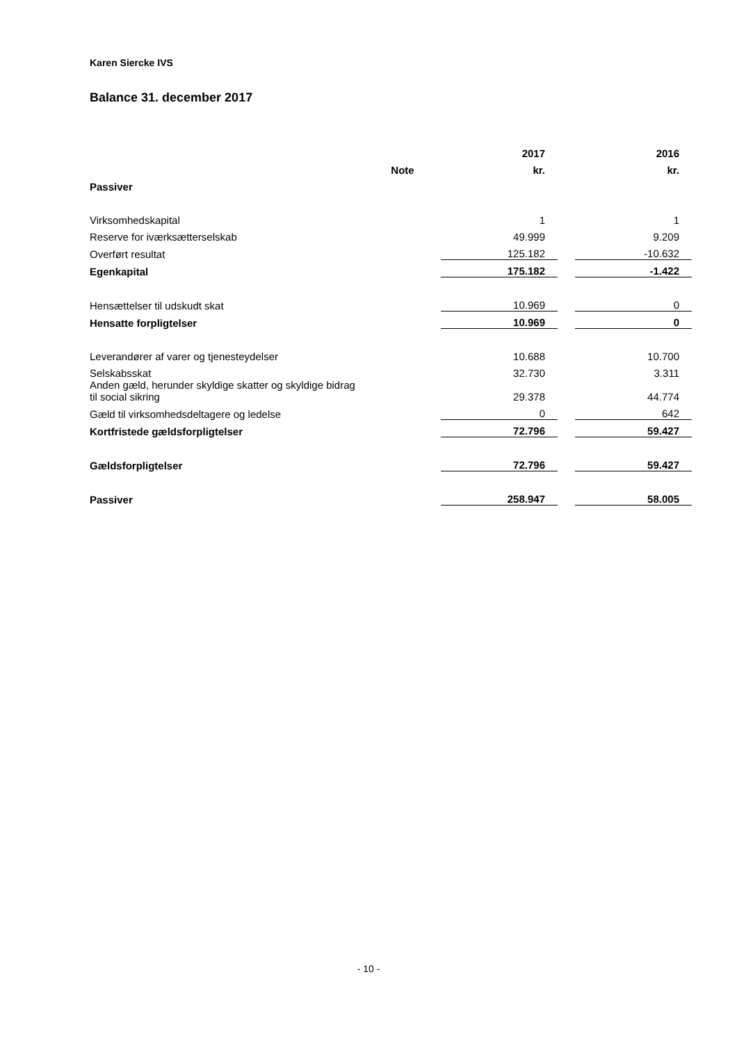Karen Siercke IVS
Balance 31. december 2017
| | | 2017 | | 2016 |
| --- | --- | --- | --- | --- |
| | Note | kr. | | kr. |
| Passiver | | | | |
| Virksomhedskapital | | 1 | | 1 |
| Reserve for iværksætterselskab | | 49.999 | | 9.209 |
| Overført resultat | | 125.182 | | -10.632 |
| Egenkapital | | 175.182 | | -1.422 |
| Hensættelser til udskudt skat | | 10.969 | | 0 |
| Hensatte forpligtelser | | 10.969 | | 0 |
| Leverandører af varer og tjenesteydelser | | 10.688 | | 10.700 |
| Selskabsskat | | 32.730 | | 3.311 |
| Anden gæld, herunder skyldige skatter og skyldige bidrag til social sikring | | 29.378 | | 44.774 |
| Gæld til virksomhedsdeltagere og ledelse | | 0 | | 642 |
| Kortfristede gældsforpligtelser | | 72.796 | | 59.427 |
| Gældsforpligtelser | | 72.796 | | 59.427 |
| Passiver | | 258.947 | | 58.005 |
- 10 -